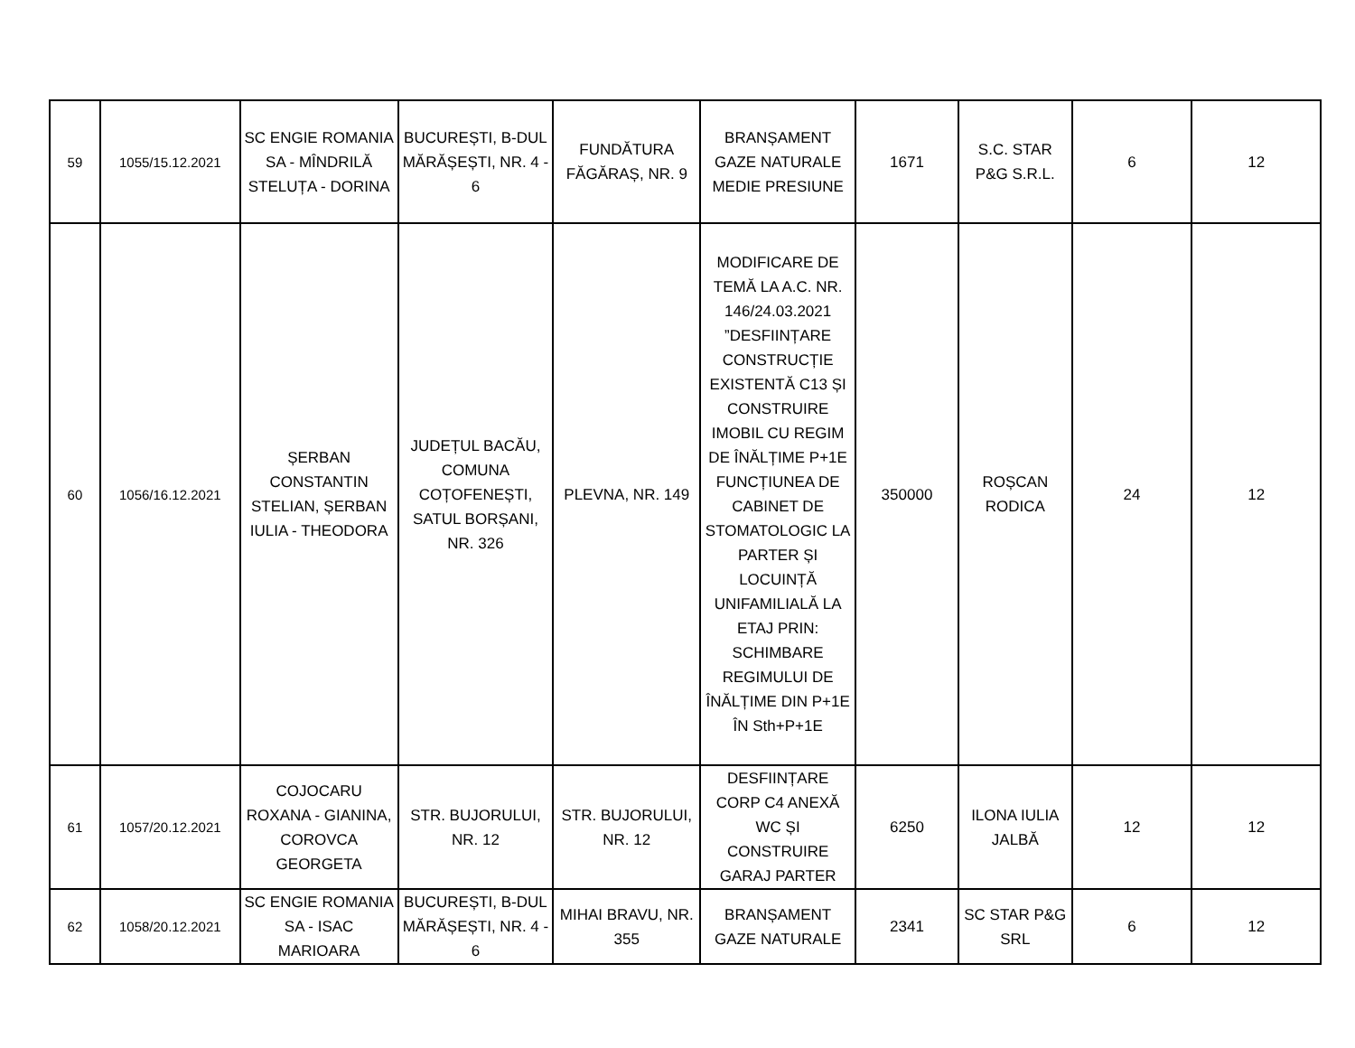| 59 | 1055/15.12.2021 | SC ENGIE ROMANIA SA - MÎNDRILĂ STELUȚA - DORINA | BUCUREȘTI, B-DUL MĂRĂȘEȘTI, NR. 4 - 6 | FUNDĂTURA FĂGĂRAȘ, NR. 9 | BRANȘAMENT GAZE NATURALE MEDIE PRESIUNE | 1671 | S.C. STAR P&G S.R.L. | 6 | 12 |
| 60 | 1056/16.12.2021 | ȘERBAN CONSTANTIN STELIAN, ȘERBAN IULIA - THEODORA | JUDEȚUL BACĂU, COMUNA COȚOFENEȘTI, SATUL BORȘANI, NR. 326 | PLEVNA, NR. 149 | MODIFICARE DE TEMĂ LA A.C. NR. 146/24.03.2021 ”DESFIINȚARE CONSTRUCȚIE EXISTENTĂ C13 ȘI CONSTRUIRE IMOBIL CU REGIM DE ÎNĂLȚIME P+1E FUNCȚIUNEA DE CABINET DE STOMATOLOGIC LA PARTER ȘI LOCUINȚĂ UNIFAMILIALĂ LA ETAJ PRIN: SCHIMBARE REGIMULUI DE ÎNĂLȚIME DIN P+1E ÎN Sth+P+1E | 350000 | ROȘCAN RODICA | 24 | 12 |
| 61 | 1057/20.12.2021 | COJOCARU ROXANA - GIANINA, COROVCA GEORGETA | STR. BUJORULUI, NR. 12 | STR. BUJORULUI, NR. 12 | DESFIINȚARE CORP C4 ANEXĂ WC ȘI CONSTRUIRE GARAJ PARTER | 6250 | ILONA IULIA JALBĂ | 12 | 12 |
| 62 | 1058/20.12.2021 | SC ENGIE ROMANIA SA - ISAC MARIOARA | BUCUREȘTI, B-DUL MĂRĂȘEȘTI, NR. 4 - 6 | MIHAI BRAVU, NR. 355 | BRANȘAMENT GAZE NATURALE | 2341 | SC STAR P&G SRL | 6 | 12 |